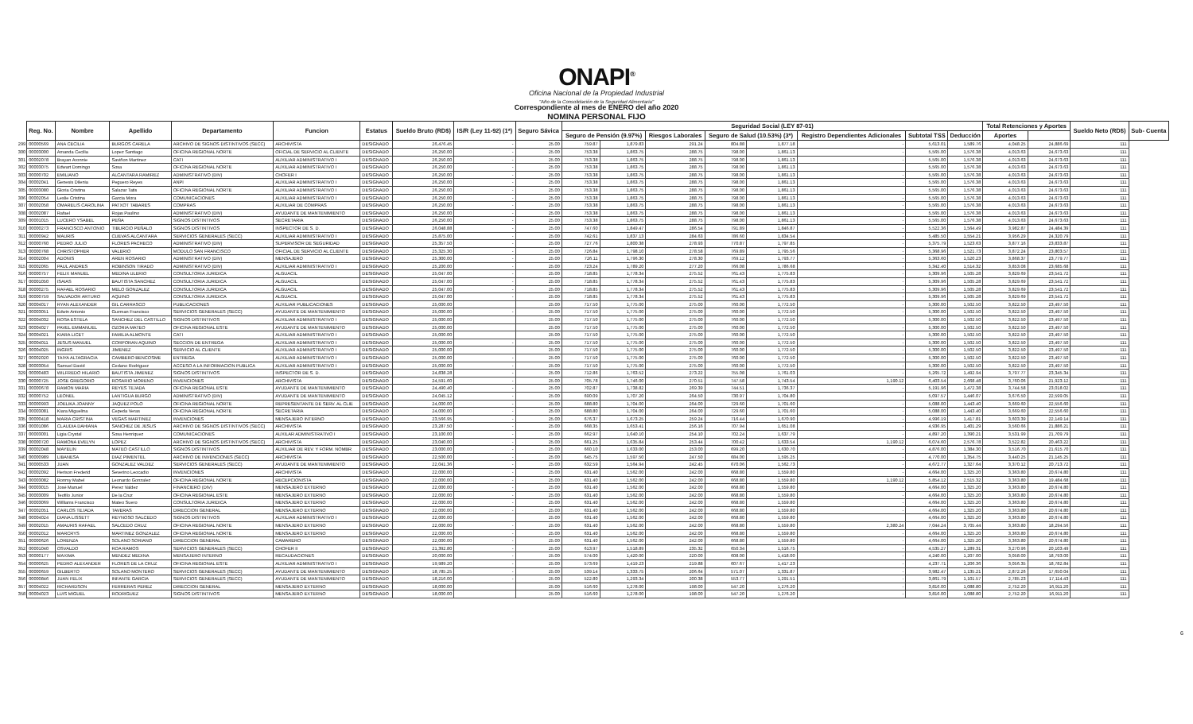ONAPI<sup>®</sup>
Oficina Nacional de la Propiedad Industrial
"Año de la Consolidación de la Seguridad Alimentaria"
Correspondiente al mes de ENERO del año 2020
NOMINA PERSONAL FIJO
| | Reg. No. | Nombre | Apellido | Departamento | Funcion | Estatus | Sueldo Bruto (RD$) | IS/R (Ley 11-92) (1*) | Seguro Sávica | Seguridad Social (LEY 87-01) | | | | | | | | Total Retenciones y Aportes | | Sueldo Neto (RD$) | Sub- Cuenta |
| --- | --- | --- | --- | --- | --- | --- | --- | --- | --- | --- | --- | --- | --- | --- | --- | --- | --- | --- | --- | --- | --- |
| | | | | | | | | | | Seguro de Pensión (9.97%) | | Riesgos Laborales | Seguro de Salud (10.53%) (3*) | | Registro Dependientes Adicionales | Subtotal TSS | Deducción | Aportes | | | |
| 299 | 00000569 | ANA CECILIA | BURGOS CARELA | ARCHIVO DE SIGNOS DISTINTIVOS (SECC) | ARCHIVISTA | DESIGNADO | 26,476.45 | - | 25.00 | 759.87 | 1,879.83 | 291.24 | 804.88 | 1,877.18 | - | 5,613.01 | 1,589.76 | 4,048.25 | 24,886.69 | 111 | |
| 300 | 00003000 | Amanda Cecilia | Lopez Santiago | OFICINA REGIONAL NORTE | OFICIAL DE SERVICIO AL CLIENTE | DESIGNADO | 26,250.00 | - | 25.00 | 753.38 | 1,863.75 | 288.75 | 798.00 | 1,861.13 | - | 5,565.00 | 1,576.38 | 4,013.63 | 24,673.63 | 111 | |
| 301 | 00002078 | Brayan Aronnie | Saviñon Martinez | CATI | AUXILIAR ADMINISTRATIVO I | DESIGNADO | 26,250.00 | - | 25.00 | 753.38 | 1,863.75 | 288.75 | 798.00 | 1,861.13 | - | 5,565.00 | 1,576.38 | 4,013.63 | 24,673.63 | 111 | |
| 302 | 00003075 | Edwart Domingo | Sosa | OFICINA REGIONAL NORTE | AUXILIAR ADMINISTRATIVO I | DESIGNADO | 26,250.00 | - | 25.00 | 753.38 | 1,863.75 | 288.75 | 798.00 | 1,861.13 | | 5,565.00 | 1,576.38 | 4,013.63 | 24,673.63 | 111 | |
| 303 | 00000702 | EMILIANO | ALCANTARA RAMIREZ | ADMINISTRATIVO (DIV) | CHOFER I | DESIGNADO | 26,250.00 | - | 25.00 | 753.38 | 1,863.75 | 288.75 | 798.00 | 1,861.13 | - | 5,565.00 | 1,576.38 | 4,013.63 | 24,673.63 | 111 | |
| 304 | 00002041 | Genesis Dilenia | Peguero Reyes | ANPI | AUXILIAR ADMINISTRATIVO I | DESIGNADO | 26,250.00 | - | 25.00 | 753.38 | 1,863.75 | 288.75 | 798.00 | 1,861.13 | - | 5,565.00 | 1,576.38 | 4,013.63 | 24,673.63 | 111 | |
| 305 | 00003080 | Gloria Cristina | Salazar Tatis | OFICINA REGIONAL NORTE | AUXILIAR ADMINISTRATIVO I | DESIGNADO | 26,250.00 | - | 25.00 | 753.38 | 1,863.75 | 288.75 | 798.00 | 1,861.13 | | 5,565.00 | 1,576.38 | 4,013.63 | 24,673.63 | 111 | |
| 306 | 00002054 | Leslie Cristina | Garcia Mora | COMUNICACIONES | AUXILIAR ADMINISTRATIVO I | DESIGNADO | 26,250.00 | - | 25.00 | 753.38 | 1,863.75 | 288.75 | 798.00 | 1,861.13 | - | 5,565.00 | 1,576.38 | 4,013.63 | 24,673.63 | 111 | |
| 307 | 00002058 | OMARELIS CAROLINA | PATXOT TABARES | COMPRAS | AUXILIAR DE COMPRAS | DESIGNADO | 26,250.00 | - | 25.00 | 753.38 | 1,863.75 | 288.75 | 798.00 | 1,861.13 | - | 5,565.00 | 1,576.38 | 4,013.63 | 24,673.63 | 111 | |
| 308 | 00002087 | Rafael | Rojas Paulino | ADMINISTRATIVO (DIV) | AYUDANTE DE MANTENIMIENTO | DESIGNADO | 26,250.00 | - | 25.00 | 753.38 | 1,863.75 | 288.75 | 798.00 | 1,861.13 | - | 5,565.00 | 1,576.38 | 4,013.63 | 24,673.63 | 111 | |
| 309 | 00001015 | LUCERO YSABEL | PEÑA | SIGNOS DISTINTIVOS | SECRETARIA | DESIGNADO | 26,250.00 | - | 25.00 | 753.38 | 1,863.75 | 288.75 | 798.00 | 1,861.13 | - | 5,565.00 | 1,576.38 | 4,013.63 | 24,673.63 | 111 | |
| 310 | 00000273 | FRANCISCO ANTONIO | TIBURCIO PEÑALO | SIGNOS DISTINTIVOS | INSPECTOR DE S. D. | DESIGNADO | 26,048.88 | - | 25.00 | 747.60 | 1,849.47 | 286.54 | 791.89 | 1,846.87 | - | 5,522.36 | 1,564.49 | 3,982.87 | 24,484.39 | 111 | |
| 311 | 00000942 | MAURIS | CUEVAS ALCANTARA | SERVICIOS GENERALES (SECC) | AUXILIAR ADMINISTRATIVO I | DESIGNADO | 25,875.00 | - | 25.00 | 742.61 | 1,837.13 | 284.63 | 786.60 | 1,834.54 | - | 5,485.50 | 1,554.21 | 3,956.29 | 24,320.79 | 111 | |
| 312 | 00000760 | PEDRO JULIO | FLORES PACHECO | ADMINISTRATIVO (DIV) | SUPERVISOR DE SEGURIDAD | DESIGNADO | 25,357.50 | - | 25.00 | 727.76 | 1,800.38 | 278.93 | 770.87 | 1,797.85 | - | 5,375.79 | 1,523.63 | 3,877.16 | 23,833.87 | 111 | |
| 313 | 00000768 | CHRISTOPHER | VALERIO | MODULO SAN FRANCISCO | OFICIAL DE SERVICIO AL CLIENTE | DESIGNADO | 25,325.30 | - | 25.00 | 726.84 | 1,798.10 | 278.58 | 769.89 | 1,795.56 | - | 5,368.96 | 1,521.73 | 3,872.24 | 23,803.57 | 111 | |
| 314 | 00002004 | ADONIS | AREN ROSARIO | ADMINISTRATIVO (DIV) | MENSAJERO | DESIGNADO | 25,300.00 | - | 25.00 | 726.11 | 1,796.30 | 278.30 | 769.12 | 1,793.77 | - | 5,363.60 | 1,520.23 | 3,868.37 | 23,779.77 | 111 | |
| 315 | 00002065 | PAUL ANDRES | ROBINSON TIRADO | ADMINISTRATIVO (DIV) | AUXILIAR ADMINISTRATIVO I | DESIGNADO | 25,200.00 | - | 25.00 | 723.24 | 1,789.20 | 277.20 | 766.08 | 1,786.68 | - | 5,342.40 | 1,514.32 | 3,853.08 | 23,685.68 | 111 | |
| 316 | 00000757 | FELIX MANUEL | MEDINA ULERIO | CONSULTORIA JURIDICA | ALGUACIL | DESIGNADO | 25,047.00 | - | 25.00 | 718.85 | 1,778.34 | 275.52 | 761.43 | 1,775.83 | - | 5,309.96 | 1,505.28 | 3,829.69 | 23,541.72 | 111 | |
| 317 | 00001050 | ISAIAS | BAUTISTA SANCHEZ | CONSULTORIA JURIDICA | ALGUACIL | DESIGNADO | 25,047.00 | - | 25.00 | 718.85 | 1,778.34 | 275.52 | 761.43 | 1,775.83 | - | 5,309.96 | 1,505.28 | 3,829.69 | 23,541.72 | 111 | |
| 318 | 00000275 | RAFAEL ROSARIO | MELO GONZALEZ | CONSULTORIA JURIDICA | ALGUACIL | DESIGNADO | 25,047.00 | - | 25.00 | 718.85 | 1,778.34 | 275.52 | 761.43 | 1,775.83 | - | 5,309.96 | 1,505.28 | 3,829.69 | 23,541.72 | 111 | |
| 319 | 00000759 | SALVADOR ARTURO | AQUINO | CONSULTORIA JURIDICA | ALGUACIL | DESIGNADO | 25,047.00 | - | 25.00 | 718.85 | 1,778.34 | 275.52 | 761.43 | 1,775.83 | - | 5,309.96 | 1,505.28 | 3,829.69 | 23,541.72 | 111 | |
| 320 | 00004017 | RYAN ALEXANDER | GIL CARRASCO | PUBLICACIONES | AUXILIAR PUBLICACIONES | DESIGNADO | 25,000.00 | | 25.00 | 717.50 | 1,775.00 | 275.00 | 760.00 | 1,772.50 | - | 5,300.00 | 1,502.50 | 3,822.50 | 23,497.50 | 111 | |
| 321 | 00003051 | Edwin Antonio | Guzman Francisco | SERVICIOS GENERALES (SECC) | AYUDANTE DE MANTENIMIENTO | DESIGNADO | 25,000.00 | - | 25.00 | 717.50 | 1,775.00 | 275.00 | 760.00 | 1,772.50 | - | 5,300.00 | 1,502.50 | 3,822.50 | 23,497.50 | 111 | |
| 322 | 00004032 | ROSA ESTELA | SANCHEZ DEL CASTILLO | SIGNOS DISTINTIVOS | AUXILIAR ADMINISTRATIVO I | DESIGNADO | 25,000.00 | | 25.00 | 717.50 | 1,775.00 | 275.00 | 760.00 | 1,772.50 | | 5,300.00 | 1,502.50 | 3,822.50 | 23,497.50 | 111 | |
| 323 | 00004027 | PAVEL EMMANUEL | OZORIA MATEO | OFICINA REGIONAL ESTE | AYUDANTE DE MANTENIMIENTO | DESIGNADO | 25,000.00 | | 25.00 | 717.50 | 1,775.00 | 275.00 | 760.00 | 1,772.50 | - | 5,300.00 | 1,502.50 | 3,822.50 | 23,497.50 | 111 | |
| 324 | 00004021 | KIARA LICET | FAMILIA ALMONTE | CATI | AUXILIAR ADMINISTRATIVO I | DESIGNADO | 25,000.00 | | 25.00 | 717.50 | 1,775.00 | 275.00 | 760.00 | 1,772.50 | - | 5,300.00 | 1,502.50 | 3,822.50 | 23,497.50 | 111 | |
| 325 | 00004011 | JESUS MANUEL | CORPORAN AQUINO | SECCION DE ENTREGA | AUXILIAR ADMINISTRATIVO I | DESIGNADO | 25,000.00 | - | 25.00 | 717.50 | 1,775.00 | 275.00 | 760.00 | 1,772.50 | - | 5,300.00 | 1,502.50 | 3,822.50 | 23,497.50 | 111 | |
| 326 | 00004025 | INGRIS | JIMENEZ | SERVICIO AL CLIENTE | AUXILIAR ADMINISTRATIVO I | DESIGNADO | 25,000.00 | | 25.00 | 717.50 | 1,775.00 | 275.00 | 760.00 | 1,772.50 | - | 5,300.00 | 1,502.50 | 3,822.50 | 23,497.50 | 111 | |
| 327 | 00002020 | TAIYA ALTAGRACIA | CAMBERO BENCOSME | ENTREGA | AUXILIAR ADMINISTRATIVO I | DESIGNADO | 25,000.00 | - | 25.00 | 717.50 | 1,775.00 | 275.00 | 760.00 | 1,772.50 | - | 5,300.00 | 1,502.50 | 3,822.50 | 23,497.50 | 111 | |
| 328 | 00003054 | Samuel David | Cedano Rodriguez | ACCESO A LA INFORMACION PUBLICA | AUXILIAR ADMINISTRATIVO I | DESIGNADO | 25,000.00 | - | 25.00 | 717.50 | 1,775.00 | 275.00 | 760.00 | 1,772.50 | - | 5,300.00 | 1,502.50 | 3,822.50 | 23,497.50 | 111 | |
| 329 | 00000483 | WILFREDO HILARIO | BAUTISTA JIMENEZ | SIGNOS DISTINTIVOS | INSPECTOR DE S. D. | DESIGNADO | 24,838.28 | - | 25.00 | 712.86 | 1,763.52 | 273.22 | 755.08 | 1,761.03 | - | 5,265.72 | 1,492.94 | 3,797.77 | 23,345.34 | 111 | |
| 330 | 00000725 | JOSE GREGORIO | ROSARIO MORENO | INVENCIONES | ARCHIVISTA | DESIGNADO | 24,591.60 | - | 25.00 | 705.78 | 1,746.00 | 270.51 | 747.58 | 1,743.54 | 1,190.12 | 6,403.54 | 2,668.48 | 3,760.06 | 21,923.12 | 111 | |
| 331 | 00000678 | RAMON MARIA | REYES TEJADA | OFICINA REGIONAL ESTE | AYUDANTE DE MANTENIMIENTO | DESIGNADO | 24,490.40 | - | 25.00 | 702.87 | 1,738.82 | 269.39 | 744.51 | 1,736.37 | - | 5,191.96 | 1,472.38 | 3,744.58 | 23,018.02 | 111 | |
| 332 | 00000752 | LEONEL | LANTIGUA BURGO | ADMINISTRATIVO (DIV) | AYUDANTE DE MANTENIMIENTO | DESIGNADO | 24,045.12 | - | 25.00 | 690.09 | 1,707.20 | 264.50 | 730.97 | 1,704.80 | - | 5,097.57 | 1,446.07 | 3,676.50 | 22,599.05 | 111 | |
| 333 | 00000993 | JOELIKA JOANNY | JAQUEZ POLO | OFICINA REGIONAL NORTE | REPRESENTANTE DE SERV. AL CLIE | DESIGNADO | 24,000.00 | - | 25.00 | 688.80 | 1,704.00 | 264.00 | 729.60 | 1,701.60 | - | 5,088.00 | 1,443.40 | 3,669.60 | 22,556.60 | 111 | |
| 334 | 00003081 | Kiara Miguelina | Cepeda Veras | OFICINA REGIONAL NORTE | SECRETARIA | DESIGNADO | 24,000.00 | - | 25.00 | 688.80 | 1,704.00 | 264.00 | 729.60 | 1,701.60 | - | 5,088.00 | 1,443.40 | 3,669.60 | 22,556.60 | 111 | |
| 335 | 00000418 | MARIA CRISTINA | VEGAS MARTINEZ | INVENCIONES | MENSAJERO INTERNO | DESIGNADO | 23,566.95 | - | 25.00 | 676.37 | 1,673.25 | 259.24 | 716.44 | 1,670.90 | - | 4,996.19 | 1,417.81 | 3,603.39 | 22,149.14 | 111 | |
| 336 | 00001086 | CLAUDIA DAHIANA | SANCHEZ DE JESUS | ARCHIVO DE SIGNOS DISTINTIVOS (SECC) | ARCHIVISTA | DESIGNADO | 23,287.50 | - | 25.00 | 668.35 | 1,653.41 | 256.16 | 707.94 | 1,651.08 | - | 4,936.95 | 1,401.29 | 3,560.66 | 21,886.21 | 111 | |
| 337 | 00003001 | Ligia Crystal | Sosa Henriquez | COMUNICACIONES | AUXILAR ADMINISTRATIVO I | DESIGNADO | 23,100.00 | - | 25.00 | 662.97 | 1,640.10 | 254.10 | 702.24 | 1,637.79 | - | 4,897.20 | 1,390.21 | 3,531.99 | 21,709.79 | 111 | |
| 338 | 00000720 | RAMONA EVELYN | LOPEZ | ARCHIVO DE SIGNOS DISTINTIVOS (SECC) | ARCHIVISTA | DESIGNADO | 23,040.00 | - | 25.00 | 661.25 | 1,635.84 | 253.44 | 700.42 | 1,633.54 | 1,190.12 | 6,074.60 | 2,576.78 | 3,522.82 | 20,463.22 | 111 | |
| 339 | 00002048 | MAYELIN | MATEO CASTILLO | SIGNOS DISTINTIVOS | AUXILIAR DE REV. Y FORM. NOMBR | DESIGNADO | 23,000.00 | - | 25.00 | 660.10 | 1,633.00 | 253.00 | 699.20 | 1,630.70 | - | 4,876.00 | 1,384.30 | 3,516.70 | 21,615.70 | 111 | |
| 340 | 00000989 | LIBANESA | DIAZ PIMENTEL | ARCHIVO DE INVENCIONES (SECC) | ARCHIVISTA | DESIGNADO | 22,500.00 | - | 25.00 | 645.75 | 1,597.50 | 247.50 | 684.00 | 1,595.25 | - | 4,770.00 | 1,354.75 | 3,440.25 | 21,145.25 | 111 | |
| 341 | 00000533 | JUAN | GONZALEZ VALDEZ | SERVICIOS GENERALES (SECC) | AYUDANTE DE MANTENIMIENTO | DESIGNADO | 22,041.36 | - | 25.00 | 632.59 | 1,564.94 | 242.45 | 670.06 | 1,562.73 | - | 4,672.77 | 1,327.64 | 3,370.12 | 20,713.72 | 111 | |
| 342 | 00002092 | Herison Frederid | Severino Leocadio | INVENCIONES | ARCHIVISTA | DESIGNADO | 22,000.00 | - | 25.00 | 631.40 | 1,562.00 | 242.00 | 668.80 | 1,559.80 | - | 4,664.00 | 1,325.20 | 3,363.80 | 20,674.80 | 111 | |
| 343 | 00003082 | Ronmy Mabel | Leonardo Gonzalez | OFICINA REGIONAL NORTE | RECEPCIONISTA | DESIGNADO | 22,000.00 | - | 25.00 | 631.40 | 1,562.00 | 242.00 | 668.80 | 1,559.80 | 1,190.12 | 5,854.12 | 2,515.32 | 3,363.80 | 19,484.68 | 111 | |
| 344 | 00003015 | José Manuel | Perez Valdez | FINANCIERO (DIV) | MENSAJERO EXTERNO | DESIGNADO | 22,000.00 | - | 25.00 | 631.40 | 1,562.00 | 242.00 | 668.80 | 1,559.80 | - | 4,664.00 | 1,325.20 | 3,363.80 | 20,674.80 | 111 | |
| 345 | 00003009 | Teofilo Junior | De la Cruz | OFICINA REGIONAL ESTE | MENSAJERO EXTERNO | DESIGNADO | 22,000.00 | - | 25.00 | 631.40 | 1,562.00 | 242.00 | 668.80 | 1,559.80 | - | 4,664.00 | 1,325.20 | 3,363.80 | 20,674.80 | 111 | |
| 346 | 00003069 | Williams Francisco | Mateo Suero | CONSULTORIA JURIDICA | MENSAJERO EXTERNO | DESIGNADO | 22,000.00 | - | 25.00 | 631.40 | 1,562.00 | 242.00 | 668.80 | 1,559.80 | - | 4,664.00 | 1,325.20 | 3,363.80 | 20,674.80 | 111 | |
| 347 | 00002051 | CARLOS TEJADA | TAVERAS | DIRECCION GENERAL | MENSAJERO EXTERNO | DESIGNADO | 22,000.00 | - | 25.00 | 631.40 | 1,562.00 | 242.00 | 668.80 | 1,559.80 | - | 4,664.00 | 1,325.20 | 3,363.80 | 20,674.80 | 111 | |
| 348 | 00004024 | DIANA LISSETT | REYNOSO SALCEDO | SIGNOS DISTINTIVOS | AUXILIAR ADMINISTRATIVO I | DESIGNADO | 22,000.00 | | 25.00 | 631.40 | 1,562.00 | 242.00 | 668.80 | 1,559.80 | | 4,664.00 | 1,325.20 | 3,363.80 | 20,674.80 | 111 | |
| 349 | 00002015 | AMAURIS RAFAEL | SALCEDO CRUZ | OFICINA REGIONAL NORTE | MENSAJERO EXTERNO | DESIGNADO | 22,000.00 | - | 25.00 | 631.40 | 1,562.00 | 242.00 | 668.80 | 1,559.80 | 2,380.24 | 7,044.24 | 3,705.44 | 3,363.80 | 18,294.56 | 111 | |
| 350 | 00002012 | MARCRYS | MARTINEZ GONZALEZ | OFICINA REGIONAL NORTE | MENSAJERO EXTERNO | DESIGNADO | 22,000.00 | - | 25.00 | 631.40 | 1,562.00 | 242.00 | 668.80 | 1,559.80 | - | 4,664.00 | 1,325.20 | 3,363.80 | 20,674.80 | 111 | |
| 351 | 00000626 | LORENZA | SOLANO SORIANO | DIRECCION GENERAL | CAMARERO | DESIGNADO | 22,000.00 | - | 25.00 | 631.40 | 1,562.00 | 242.00 | 668.80 | 1,559.80 | - | 4,664.00 | 1,325.20 | 3,363.80 | 20,674.80 | 111 | |
| 352 | 00001040 | OSVALDO | ROA RAMOS | SERVICIOS GENERALES (SECC) | CHOFER II | DESIGNADO | 21,392.80 | - | 25.00 | 613.97 | 1,518.89 | 235.32 | 650.34 | 1,516.75 | - | 4,535.27 | 1,289.31 | 3,270.96 | 20,103.49 | 111 | |
| 353 | 00000177 | MAXIMA | MENDEZ MEDINA | MENSAJERO INTERNO | RECAUDACIONES | DESIGNADO | 20,000.00 | - | 25.00 | 574.00 | 1,420.00 | 220.00 | 608.00 | 1,418.00 | - | 4,240.00 | 1,207.00 | 3,058.00 | 18,793.00 | 111 | |
| 354 | 00000625 | PEDRO ALEXANDER | FLORES DE LA CRUZ | OFICINA REGIONAL ESTE | AUXILIAR ADMINISTRATIVO I | DESIGNADO | 19,989.20 | - | 25.00 | 573.69 | 1,419.23 | 219.88 | 607.67 | 1,417.23 | - | 4,237.71 | 1,206.36 | 3,056.35 | 18,782.84 | 111 | |
| 355 | 00000659 | GILBERTO | SOLANO MONTERO | SERVICIOS GENERALES (SECC) | AYUDANTE DE MANTENIMIENTO | DESIGNADO | 18,785.25 | - | 25.00 | 539.14 | 1,333.75 | 206.64 | 571.07 | 1,331.87 | - | 3,982.47 | 1,135.21 | 2,872.26 | 17,650.04 | 111 | |
| 356 | 00000846 | JUAN FELIX | INFANTE GARCIA | SERVICIOS GENERALES (SECC) | AYUDANTE DE MANTENIMIENTO | DESIGNADO | 18,216.00 | - | 25.00 | 522.80 | 1,293.34 | 200.38 | 553.77 | 1,291.51 | - | 3,861.79 | 1,101.57 | 2,785.23 | 17,114.43 | 111 | |
| 357 | 00004022 | RICHARDSON | FERRERAS PEREZ | DIRECCION GENERAL | MENSAJERO EXTERNO | DESIGNADO | 18,000.00 | | 25.00 | 516.60 | 1,278.00 | 198.00 | 547.20 | 1,276.20 | - | 3,816.00 | 1,088.80 | 2,752.20 | 16,911.20 | 111 | |
| 358 | 00004023 | LUIS MIGUEL | RODRIGUEZ | SIGNOS DISTINTIVOS | MENSAJERO EXTERNO | DESIGNADO | 18,000.00 | | 25.00 | 516.60 | 1,278.00 | 198.00 | 547.20 | 1,276.20 | - | 3,816.00 | 1,088.80 | 2,752.20 | 16,911.20 | 111 | |
6